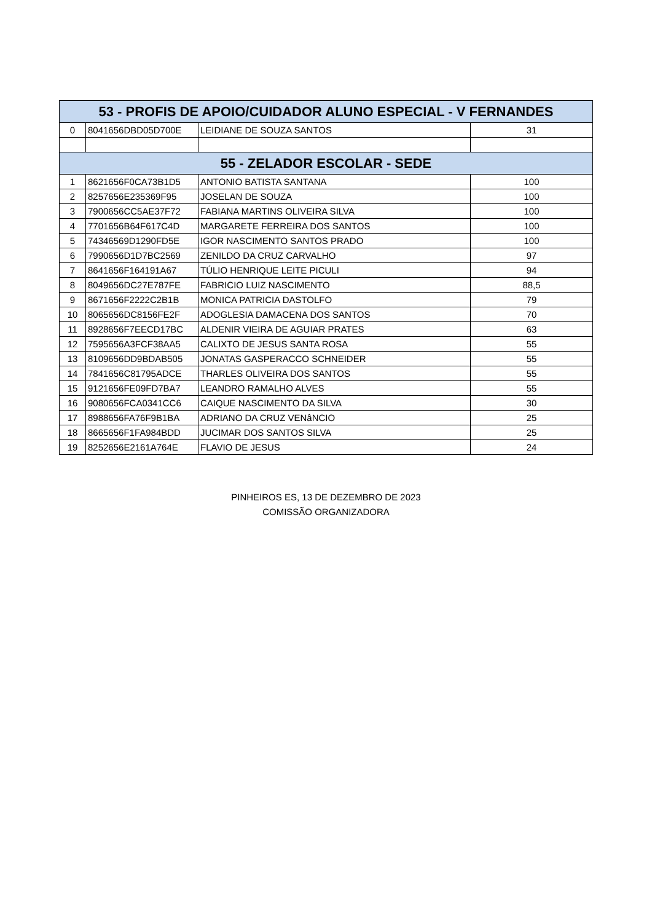| 53 - PROFIS DE APOIO/CUIDADOR ALUNO ESPECIAL - V FERNANDES | | | |
| --- | --- | --- | --- |
| 0 | 8041656DBD05D700E | LEIDIANE DE SOUZA SANTOS | 31 |
| 55 - ZELADOR ESCOLAR - SEDE | | | |
| 1 | 8621656F0CA73B1D5 | ANTONIO BATISTA SANTANA | 100 |
| 2 | 8257656E235369F95 | JOSELAN DE SOUZA | 100 |
| 3 | 7900656CC5AE37F72 | FABIANA MARTINS OLIVEIRA SILVA | 100 |
| 4 | 7701656B64F617C4D | MARGARETE FERREIRA DOS SANTOS | 100 |
| 5 | 74346569D1290FD5E | IGOR NASCIMENTO SANTOS PRADO | 100 |
| 6 | 7990656D1D7BC2569 | ZENILDO DA CRUZ CARVALHO | 97 |
| 7 | 8641656F164191A67 | TÚLIO HENRIQUE LEITE PICULI | 94 |
| 8 | 8049656DC27E787FE | FABRICIO LUIZ NASCIMENTO | 88,5 |
| 9 | 8671656F2222C2B1B | MONICA PATRICIA DASTOLFO | 79 |
| 10 | 8065656DC8156FE2F | ADOGLESIA DAMACENA DOS SANTOS | 70 |
| 11 | 8928656F7EECD17BC | ALDENIR VIEIRA DE AGUIAR PRATES | 63 |
| 12 | 7595656A3FCF38AA5 | CALIXTO DE JESUS SANTA ROSA | 55 |
| 13 | 8109656DD9BDAB505 | JONATAS GASPERACCO SCHNEIDER | 55 |
| 14 | 7841656C81795ADCE | THARLES OLIVEIRA DOS SANTOS | 55 |
| 15 | 9121656FE09FD7BA7 | LEANDRO RAMALHO ALVES | 55 |
| 16 | 9080656FCA0341CC6 | CAIQUE NASCIMENTO DA SILVA | 30 |
| 17 | 8988656FA76F9B1BA | ADRIANO DA CRUZ VENâNCIO | 25 |
| 18 | 8665656F1FA984BDD | JUCIMAR DOS SANTOS SILVA | 25 |
| 19 | 8252656E2161A764E | FLAVIO DE JESUS | 24 |
PINHEIROS ES, 13 DE DEZEMBRO DE 2023
COMISSÃO ORGANIZADORA